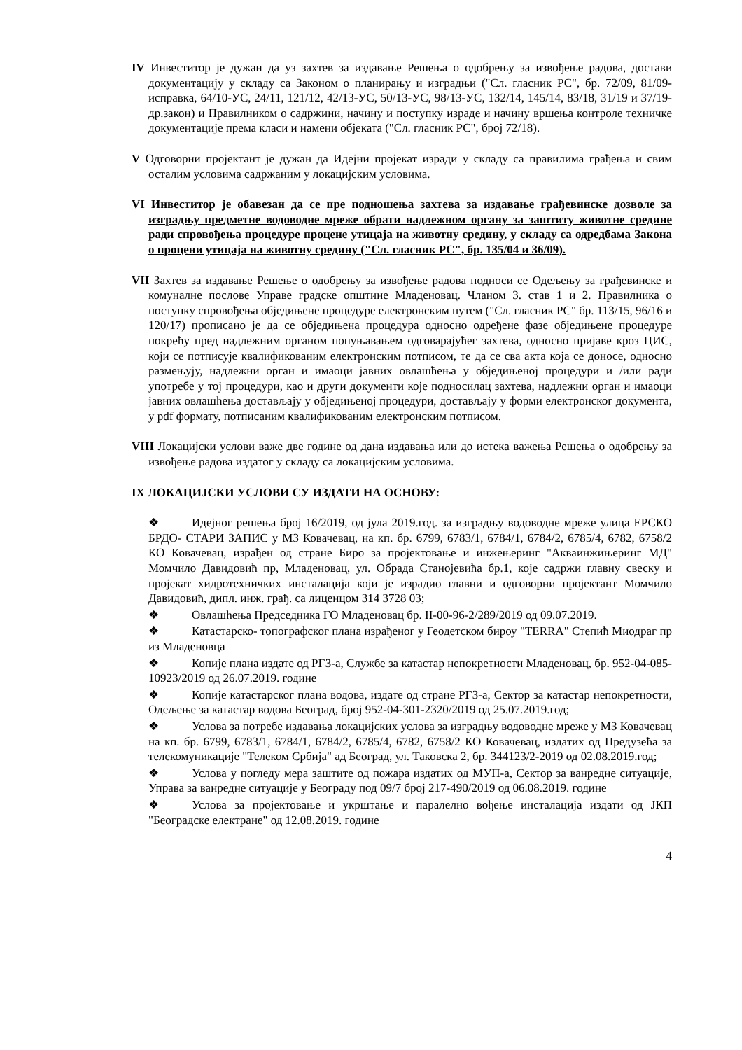IV Инвеститор је дужан да уз захтев за издавање Решења о одобрењу за извођење радова, достави документацију у складу са Законом о планирању и изградњи ("Сл. гласник РС", бр. 72/09, 81/09-исправка, 64/10-УС, 24/11, 121/12, 42/13-УС, 50/13-УС, 98/13-УС, 132/14, 145/14, 83/18, 31/19 и 37/19-др.закон) и Правилником о садржини, начину и поступку израде и начину вршења контроле техничке документације према класи и намени објеката ("Сл. гласник РС", број 72/18).
V Одговорни пројектант је дужан да Идејни пројекат изради у складу са правилима грађења и свим осталим условима садржаним у локацијским условима.
VI Инвеститор је обавезан да се пре подношења захтева за издавање грађевинске дозволе за изградњу предметне водоводне мреже обрати надлежном органу за заштиту животне средине ради спровођења процедуре процене утицаја на животну средину, у складу са одредбама Закона о процени утицаја на животну средину ("Сл. гласник РС", бр. 135/04 и 36/09).
VII Захтев за издавање Решење о одобрењу за извођење радова подноси се Одељењу за грађевинске и комуналне послове Управе градске општине Младеновац. Чланом 3. став 1 и 2. Правилника о поступку спровођења обједињене процедуре електронским путем ("Сл. гласник РС" бр. 113/15, 96/16 и 120/17) прописано је да се обједињена процедура односно одређене фазе обједињене процедуре покрећу пред надлежним органом попуњавањем одговарајућег захтева, односно пријаве кроз ЦИС, који се потписује квалификованим електронским потписом, те да се сва акта која се доносе, односно размењују, надлежни орган и имаоци јавних овлашћења у обједињеној процедури и /или ради употребе у тој процедури, као и други документи које подносилац захтева, надлежни орган и имаоци јавних овлашћења достављају у обједињеној процедури, достављају у форми електронског документа, у pdf формату, потписаним квалификованим електронским потписом.
VIII Локацијски услови важе две године од дана издавања или до истека важења Решења о одобрењу за извођење радова издатог у складу са локацијским условима.
IX ЛОКАЦИЈСКИ УСЛОВИ СУ ИЗДАТИ НА ОСНОВУ:
❖ Идејног решења број 16/2019, од јула 2019.год. за изградњу водоводне мреже улица ЕРСКО БРДО- СТАРИ ЗАПИС у МЗ Ковачевац, на кп. бр. 6799, 6783/1, 6784/1, 6784/2, 6785/4, 6782, 6758/2 КО Ковачевац, израђен од стране Биро за пројектовање и инжењеринг "Акваинжињеринг МД" Момчило Давидовић пр, Младеновац, ул. Обрада Станојевића бр.1, које садржи главну свеску и пројекат хидротехничких инсталација који је израдио главни и одговорни пројектант Момчило Давидовић, дипл. инж. грађ. са лиценцом 314 3728 03;
❖ Овлашћења Председника ГО Младеновац бр. II-00-96-2/289/2019 од 09.07.2019.
❖ Катастарско- топографског плана израђеног у Геодетском бироу "TERRA" Степић Миодраг пр из Младеновца
❖ Копије плана издате од РГЗ-а, Службе за катастар непокретности Младеновац, бр. 952-04-085-10923/2019 од 26.07.2019. године
❖ Копије катастарског плана водова, издате од стране РГЗ-а, Сектор за катастар непокретности, Одељење за катастар водова Београд, број 952-04-301-2320/2019 од 25.07.2019.год;
❖ Услова за потребе издавања локацијских услова за изградњу водоводне мреже у МЗ Ковачевац на кп. бр. 6799, 6783/1, 6784/1, 6784/2, 6785/4, 6782, 6758/2 КО Ковачевац, издатих од Предузећа за телекомуникације "Телеком Србија" ад Београд, ул. Таковска 2, бр. 344123/2-2019 од 02.08.2019.год;
❖ Услова у погледу мера заштите од пожара издатих од МУП-а, Сектор за ванредне ситуације, Управа за ванредне ситуације у Београду под 09/7 број 217-490/2019 од 06.08.2019. године
❖ Услова за пројектовање и укрштање и паралелно вођење инсталација издати од ЈКП "Београдске електране" од 12.08.2019. године
4